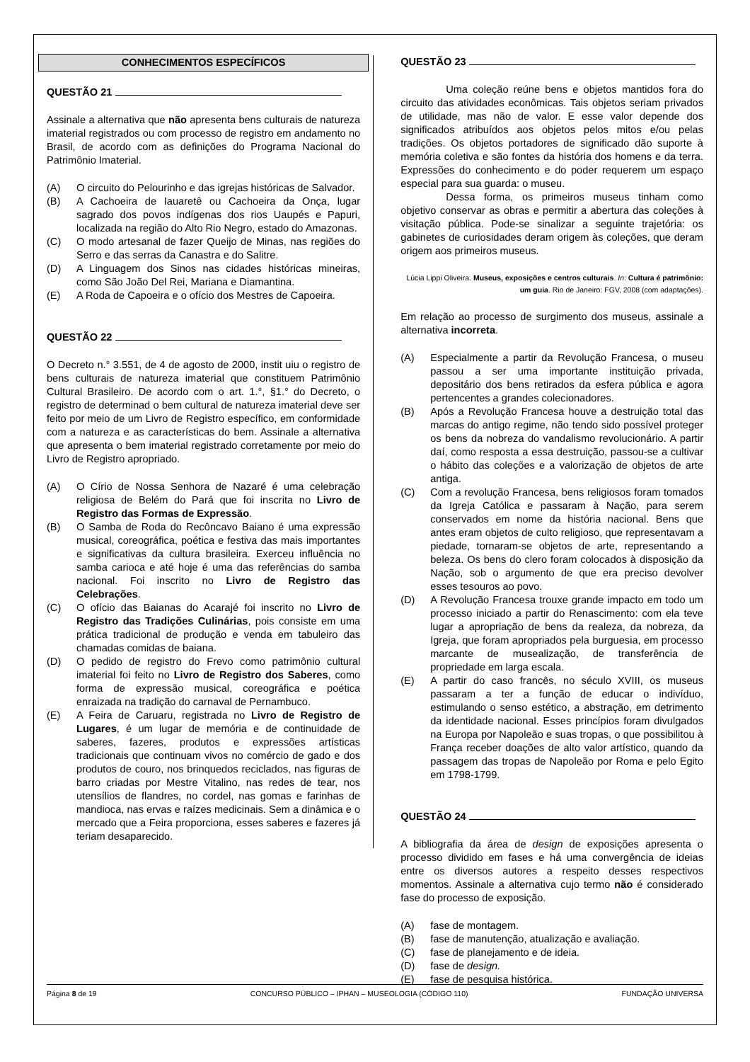CONHECIMENTOS ESPECÍFICOS
QUESTÃO 21
Assinale a alternativa que não apresenta bens culturais de natureza imaterial registrados ou com processo de registro em andamento no Brasil, de acordo com as definições do Programa Nacional do Patrimônio Imaterial.
(A) O circuito do Pelourinho e das igrejas históricas de Salvador.
(B) A Cachoeira de Iauaretê ou Cachoeira da Onça, lugar sagrado dos povos indígenas dos rios Uaupés e Papuri, localizada na região do Alto Rio Negro, estado do Amazonas.
(C) O modo artesanal de fazer Queijo de Minas, nas regiões do Serro e das serras da Canastra e do Salitre.
(D) A Linguagem dos Sinos nas cidades históricas mineiras, como São João Del Rei, Mariana e Diamantina.
(E) A Roda de Capoeira e o ofício dos Mestres de Capoeira.
QUESTÃO 22
O Decreto n.° 3.551, de 4 de agosto de 2000, instit uiu o registro de bens culturais de natureza imaterial que constituem Patrimônio Cultural Brasileiro. De acordo com o art. 1.°, §1.° do Decreto, o registro de determinad o bem cultural de natureza imaterial deve ser feito por meio de um Livro de Registro específico, em conformidade com a natureza e as características do bem. Assinale a alternativa que apresenta o bem imaterial registrado corretamente por meio do Livro de Registro apropriado.
(A) O Círio de Nossa Senhora de Nazaré é uma celebração religiosa de Belém do Pará que foi inscrita no Livro de Registro das Formas de Expressão.
(B) O Samba de Roda do Recôncavo Baiano é uma expressão musical, coreográfica, poética e festiva das mais importantes e significativas da cultura brasileira. Exerceu influência no samba carioca e até hoje é uma das referências do samba nacional. Foi inscrito no Livro de Registro das Celebrações.
(C) O ofício das Baianas do Acarajé foi inscrito no Livro de Registro das Tradições Culinárias, pois consiste em uma prática tradicional de produção e venda em tabuleiro das chamadas comidas de baiana.
(D) O pedido de registro do Frevo como patrimônio cultural imaterial foi feito no Livro de Registro dos Saberes, como forma de expressão musical, coreográfica e poética enraizada na tradição do carnaval de Pernambuco.
(E) A Feira de Caruaru, registrada no Livro de Registro de Lugares, é um lugar de memória e de continuidade de saberes, fazeres, produtos e expressões artísticas tradicionais que continuam vivos no comércio de gado e dos produtos de couro, nos brinquedos reciclados, nas figuras de barro criadas por Mestre Vitalino, nas redes de tear, nos utensílios de flandres, no cordel, nas gomas e farinhas de mandioca, nas ervas e raízes medicinais. Sem a dinâmica e o mercado que a Feira proporciona, esses saberes e fazeres já teriam desaparecido.
QUESTÃO 23
Uma coleção reúne bens e objetos mantidos fora do circuito das atividades econômicas. Tais objetos seriam privados de utilidade, mas não de valor. E esse valor depende dos significados atribuídos aos objetos pelos mitos e/ou pelas tradições. Os objetos portadores de significado dão suporte à memória coletiva e são fontes da história dos homens e da terra. Expressões do conhecimento e do poder requerem um espaço especial para sua guarda: o museu.
Dessa forma, os primeiros museus tinham como objetivo conservar as obras e permitir a abertura das coleções à visitação pública. Pode-se sinalizar a seguinte trajetória: os gabinetes de curiosidades deram origem às coleções, que deram origem aos primeiros museus.
Lúcia Lippi Oliveira. Museus, exposições e centros culturais. In: Cultura é patrimônio: um guia. Rio de Janeiro: FGV, 2008 (com adaptações).
Em relação ao processo de surgimento dos museus, assinale a alternativa incorreta.
(A) Especialmente a partir da Revolução Francesa, o museu passou a ser uma importante instituição privada, depositário dos bens retirados da esfera pública e agora pertencentes a grandes colecionadores.
(B) Após a Revolução Francesa houve a destruição total das marcas do antigo regime, não tendo sido possível proteger os bens da nobreza do vandalismo revolucionário. A partir daí, como resposta a essa destruição, passou-se a cultivar o hábito das coleções e a valorização de objetos de arte antiga.
(C) Com a revolução Francesa, bens religiosos foram tomados da Igreja Católica e passaram à Nação, para serem conservados em nome da história nacional. Bens que antes eram objetos de culto religioso, que representavam a piedade, tornaram-se objetos de arte, representando a beleza. Os bens do clero foram colocados à disposição da Nação, sob o argumento de que era preciso devolver esses tesouros ao povo.
(D) A Revolução Francesa trouxe grande impacto em todo um processo iniciado a partir do Renascimento: com ela teve lugar a apropriação de bens da realeza, da nobreza, da Igreja, que foram apropriados pela burguesia, em processo marcante de musealização, de transferência de propriedade em larga escala.
(E) A partir do caso francês, no século XVIII, os museus passaram a ter a função de educar o indivíduo, estimulando o senso estético, a abstração, em detrimento da identidade nacional. Esses princípios foram divulgados na Europa por Napoleão e suas tropas, o que possibilitou à França receber doações de alto valor artístico, quando da passagem das tropas de Napoleão por Roma e pelo Egito em 1798-1799.
QUESTÃO 24
A bibliografia da área de design de exposições apresenta o processo dividido em fases e há uma convergência de ideias entre os diversos autores a respeito desses respectivos momentos. Assinale a alternativa cujo termo não é considerado fase do processo de exposição.
(A) fase de montagem.
(B) fase de manutenção, atualização e avaliação.
(C) fase de planejamento e de ideia.
(D) fase de design.
(E) fase de pesquisa histórica.
Página 8 de 19 CONCURSO PÚBLICO – IPHAN – MUSEOLOGIA (CÓDIGO 110) FUNDAÇÃO UNIVERSA